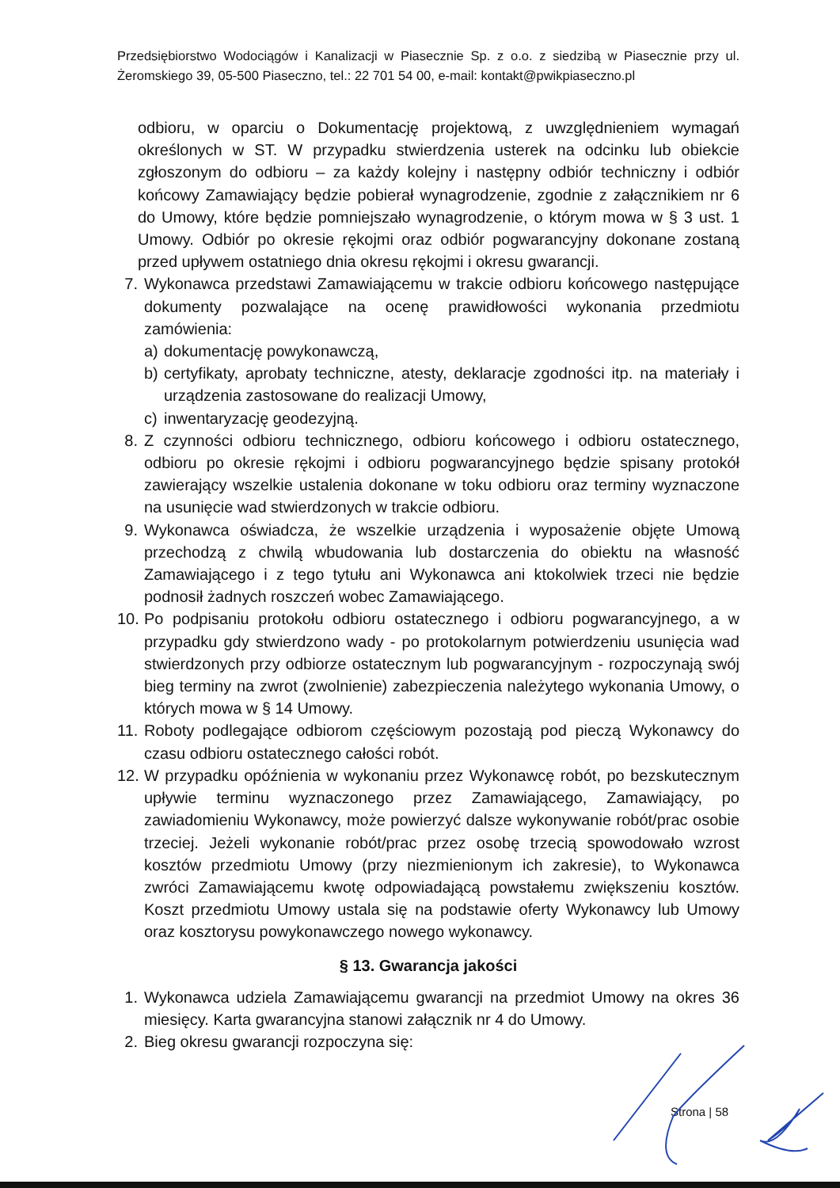Przedsiębiorstwo Wodociągów i Kanalizacji w Piasecznie Sp. z o.o. z siedzibą w Piasecznie przy ul. Żeromskiego 39, 05-500 Piaseczno, tel.: 22 701 54 00, e-mail: kontakt@pwikpiaseczno.pl
odbioru, w oparciu o Dokumentację projektową, z uwzględnieniem wymagań określonych w ST. W przypadku stwierdzenia usterek na odcinku lub obiekcie zgłoszonym do odbioru – za każdy kolejny i następny odbiór techniczny i odbiór końcowy Zamawiający będzie pobierał wynagrodzenie, zgodnie z załącznikiem nr 6 do Umowy, które będzie pomniejszało wynagrodzenie, o którym mowa w § 3 ust. 1 Umowy. Odbiór po okresie rękojmi oraz odbiór pogwarancyjny dokonane zostaną przed upływem ostatniego dnia okresu rękojmi i okresu gwarancji.
7. Wykonawca przedstawi Zamawiającemu w trakcie odbioru końcowego następujące dokumenty pozwalające na ocenę prawidłowości wykonania przedmiotu zamówienia:
a) dokumentację powykonawczą,
b) certyfikaty, aprobaty techniczne, atesty, deklaracje zgodności itp. na materiały i urządzenia zastosowane do realizacji Umowy,
c) inwentaryzację geodezyjną.
8. Z czynności odbioru technicznego, odbioru końcowego i odbioru ostatecznego, odbioru po okresie rękojmi i odbioru pogwarancyjnego będzie spisany protokół zawierający wszelkie ustalenia dokonane w toku odbioru oraz terminy wyznaczone na usunięcie wad stwierdzonych w trakcie odbioru.
9. Wykonawca oświadcza, że wszelkie urządzenia i wyposażenie objęte Umową przechodzą z chwilą wbudowania lub dostarczenia do obiektu na własność Zamawiającego i z tego tytułu ani Wykonawca ani ktokolwiek trzeci nie będzie podnosił żadnych roszczeń wobec Zamawiającego.
10.
Po podpisaniu protokołu odbioru ostatecznego i odbioru pogwarancyjnego, a w przypadku gdy stwierdzono wady - po protokolarnym potwierdzeniu usunięcia wad stwierdzonych przy odbiorze ostatecznym lub pogwarancyjnym - rozpoczynają swój bieg terminy na zwrot (zwolnienie) zabezpieczenia należytego wykonania Umowy, o których mowa w § 14 Umowy.
11.
Roboty podlegające odbiorom częściowym pozostają pod pieczą Wykonawcy do czasu odbioru ostatecznego całości robót.
12.
W przypadku opóźnienia w wykonaniu przez Wykonawcę robót, po bezskutecznym upływie terminu wyznaczonego przez Zamawiającego, Zamawiający, po zawiadomieniu Wykonawcy, może powierzyć dalsze wykonywanie robót/prac osobie trzeciej. Jeżeli wykonanie robót/prac przez osobę trzecią spowodowało wzrost kosztów przedmiotu Umowy (przy niezmienionym ich zakresie), to Wykonawca zwróci Zamawiającemu kwotę odpowiadającą powstałemu zwiększeniu kosztów. Koszt przedmiotu Umowy ustala się na podstawie oferty Wykonawcy lub Umowy oraz kosztorysu powykonawczego nowego wykonawcy.
§ 13. Gwarancja jakości
1. Wykonawca udziela Zamawiającemu gwarancji na przedmiot Umowy na okres 36 miesięcy. Karta gwarancyjna stanowi załącznik nr 4 do Umowy.
2. Bieg okresu gwarancji rozpoczyna się:
Strona | 58